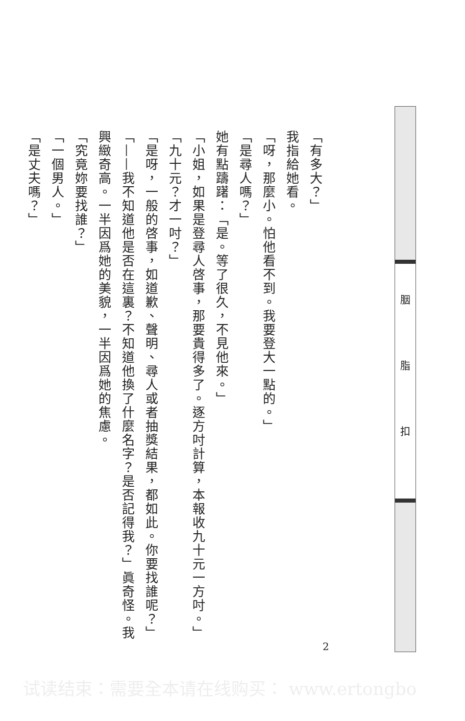胭脂
扣
「有多大？」
我指給她看。
「呀，那麼小。怕他看不到。我要登大一點的。」
「是尋人嗎？」
她有點躊躇：「是。等了很久，不見他來。」
「小姐，如果是登尋人啓事，那要貴得多了。逐方吋計算，本報收九十元一方吋。」
「九十元？才一吋？」
「是呀，一般的啓事，如道歉、聲明、尋人或者抽獎結果，都如此。你要找誰呢？」
「——我不知道他是否在這裏？不知道他換了什麼名字？是否記得我？」眞奇怪。我
興緻奇高。一半因爲她的美貌，一半因爲她的焦慮。
「究竟妳要找誰？」
「一個男人。」
「是丈夫嗎？」
2
试读结束：需要全本请在线购买： www.ertongbo